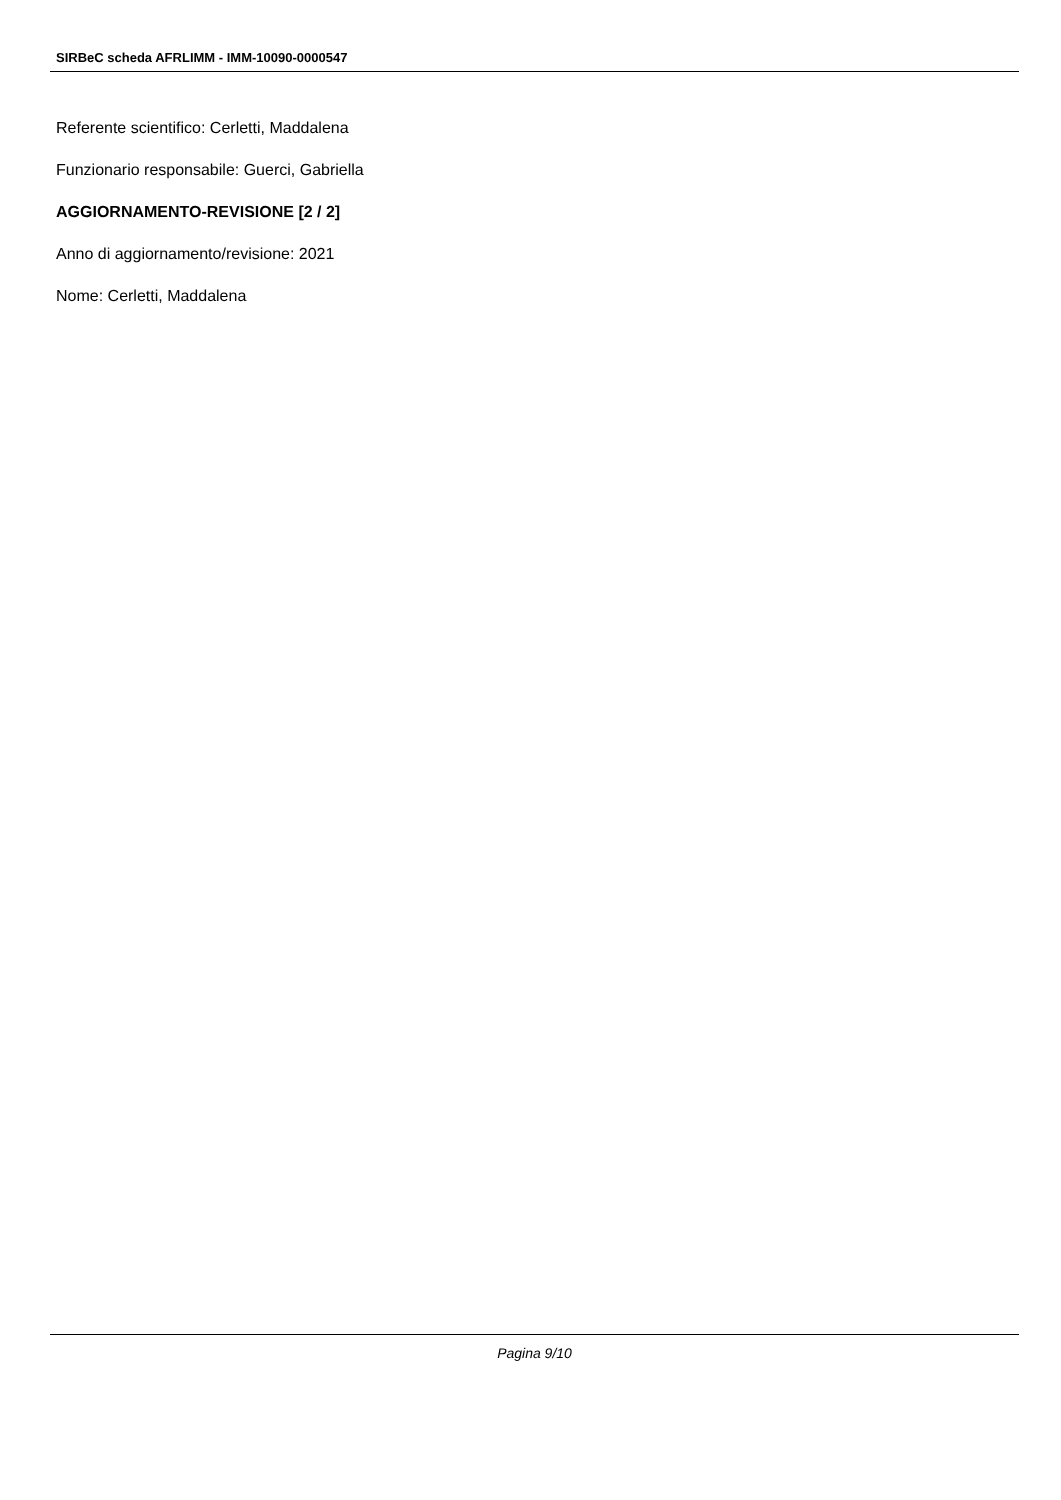SIRBeC scheda AFRLIMM - IMM-10090-0000547
Referente scientifico: Cerletti, Maddalena
Funzionario responsabile: Guerci, Gabriella
AGGIORNAMENTO-REVISIONE [2 / 2]
Anno di aggiornamento/revisione: 2021
Nome: Cerletti, Maddalena
Pagina 9/10